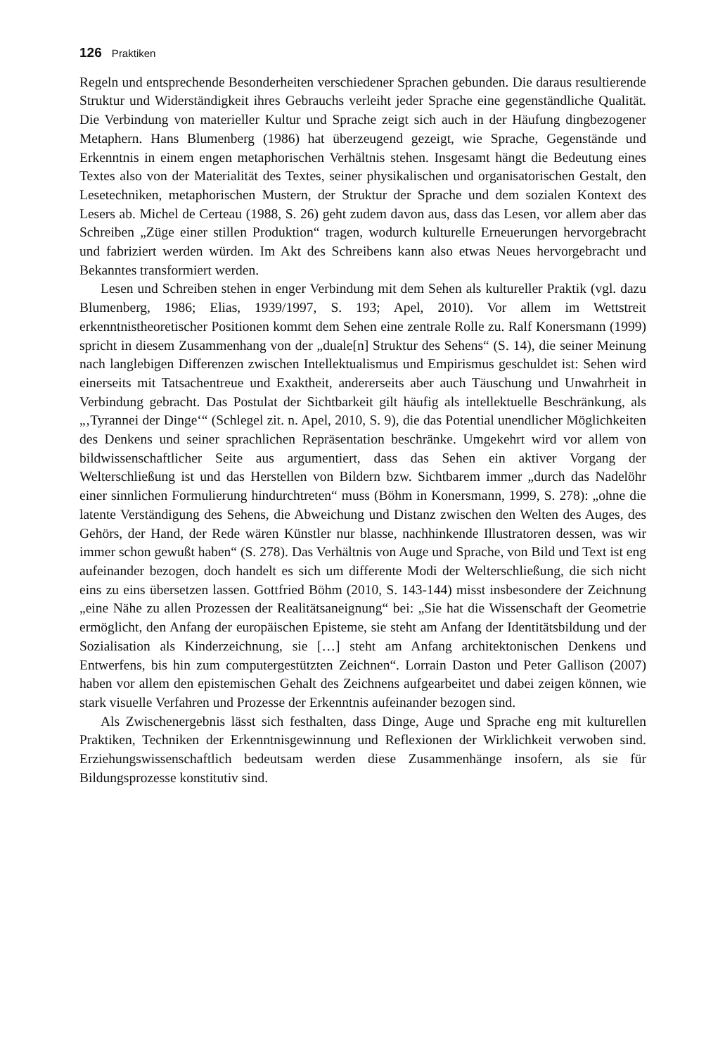126 Praktiken
Regeln und entsprechende Besonderheiten verschiedener Sprachen gebunden. Die daraus resultierende Struktur und Widerständigkeit ihres Gebrauchs verleiht jeder Sprache eine gegenständliche Qualität. Die Verbindung von materieller Kultur und Sprache zeigt sich auch in der Häufung dingbezogener Metaphern. Hans Blumenberg (1986) hat überzeugend gezeigt, wie Sprache, Gegenstände und Erkenntnis in einem engen metaphorischen Verhältnis stehen. Insgesamt hängt die Bedeutung eines Textes also von der Materialität des Textes, seiner physikalischen und organisatorischen Gestalt, den Lesetechniken, metaphorischen Mustern, der Struktur der Sprache und dem sozialen Kontext des Lesers ab. Michel de Certeau (1988, S. 26) geht zudem davon aus, dass das Lesen, vor allem aber das Schreiben „Züge einer stillen Produktion“ tragen, wodurch kulturelle Erneuerungen hervorgebracht und fabriziert werden würden. Im Akt des Schreibens kann also etwas Neues hervorgebracht und Bekanntes transformiert werden.
Lesen und Schreiben stehen in enger Verbindung mit dem Sehen als kultureller Praktik (vgl. dazu Blumenberg, 1986; Elias, 1939/1997, S. 193; Apel, 2010). Vor allem im Wettstreit erkenntnistheoretischer Positionen kommt dem Sehen eine zentrale Rolle zu. Ralf Konersmann (1999) spricht in diesem Zusammenhang von der „duale[n] Struktur des Sehens“ (S. 14), die seiner Meinung nach langlebigen Differenzen zwischen Intellektualismus und Empirismus geschuldet ist: Sehen wird einerseits mit Tatsachentreue und Exaktheit, andererseits aber auch Täuschung und Unwahrheit in Verbindung gebracht. Das Postulat der Sichtbarkeit gilt häufig als intellektuelle Beschränkung, als „‚Tyrannei der Dinge‘“ (Schlegel zit. n. Apel, 2010, S. 9), die das Potential unendlicher Möglichkeiten des Denkens und seiner sprachlichen Repräsentation beschränke. Umgekehrt wird vor allem von bildwissenschaftlicher Seite aus argumentiert, dass das Sehen ein aktiver Vorgang der Welterschließung ist und das Herstellen von Bildern bzw. Sichtbarem immer „durch das Nadelöhr einer sinnlichen Formulierung hindurchtreten“ muss (Böhm in Konersmann, 1999, S. 278): „ohne die latente Verständigung des Sehens, die Abweichung und Distanz zwischen den Welten des Auges, des Gehörs, der Hand, der Rede wären Künstler nur blasse, nachhinkende Illustratoren dessen, was wir immer schon gewußt haben“ (S. 278). Das Verhältnis von Auge und Sprache, von Bild und Text ist eng aufeinander bezogen, doch handelt es sich um differente Modi der Welterschließung, die sich nicht eins zu eins übersetzen lassen. Gottfried Böhm (2010, S. 143-144) misst insbesondere der Zeichnung „eine Nähe zu allen Prozessen der Realitätsaneignung“ bei: „Sie hat die Wissenschaft der Geometrie ermöglicht, den Anfang der europäischen Episteme, sie steht am Anfang der Identitätsbildung und der Sozialisation als Kinderzeichnung, sie […] steht am Anfang architektonischen Denkens und Entwerfens, bis hin zum computergestützten Zeichnen“. Lorrain Daston und Peter Gallison (2007) haben vor allem den epistemischen Gehalt des Zeichnens aufgearbeitet und dabei zeigen können, wie stark visuelle Verfahren und Prozesse der Erkenntnis aufeinander bezogen sind.
Als Zwischenergebnis lässt sich festhalten, dass Dinge, Auge und Sprache eng mit kulturellen Praktiken, Techniken der Erkenntnisgewinnung und Reflexionen der Wirklichkeit verwoben sind. Erziehungswissenschaftlich bedeutsam werden diese Zusammenhänge insofern, als sie für Bildungsprozesse konstitutiv sind.